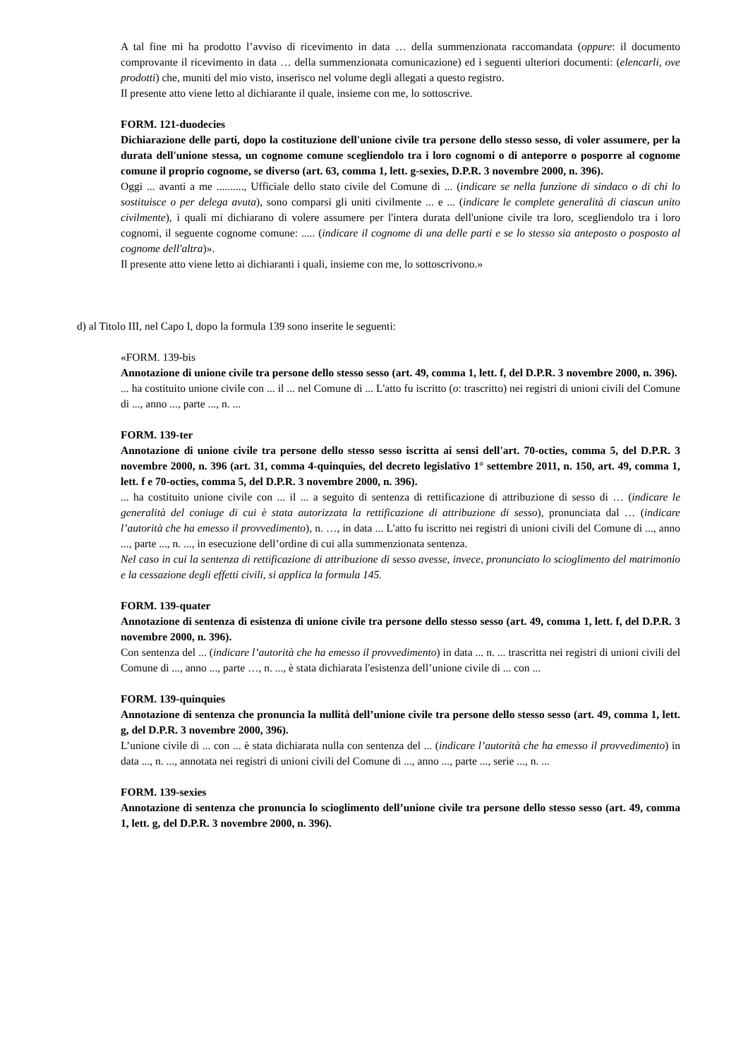A tal fine mi ha prodotto l’avviso di ricevimento in data … della summenzionata raccomandata (oppure: il documento comprovante il ricevimento in data … della summenzionata comunicazione) ed i seguenti ulteriori documenti: (elencarli, ove prodotti) che, muniti del mio visto, inserisco nel volume degli allegati a questo registro.
Il presente atto viene letto al dichiarante il quale, insieme con me, lo sottoscrive.
FORM. 121-duodecies
Dichiarazione delle parti, dopo la costituzione dell'unione civile tra persone dello stesso sesso, di voler assumere, per la durata dell'unione stessa, un cognome comune scegliendolo tra i loro cognomi o di anteporre o posporre al cognome comune il proprio cognome, se diverso (art. 63, comma 1, lett. g-sexies, D.P.R. 3 novembre 2000, n. 396).
Oggi ... avanti a me .........., Ufficiale dello stato civile del Comune di ... (indicare se nella funzione di sindaco o di chi lo sostituisce o per delega avuta), sono comparsi gli uniti civilmente ... e ... (indicare le complete generalità di ciascun unito civilmente), i quali mi dichiarano di volere assumere per l'intera durata dell'unione civile tra loro, scegliendolo tra i loro cognomi, il seguente cognome comune: ..... (indicare il cognome di una delle parti e se lo stesso sia anteposto o posposto al cognome dell'altra)».
Il presente atto viene letto ai dichiaranti i quali, insieme con me, lo sottoscrivono.»
d) al Titolo III, nel Capo I, dopo la formula 139 sono inserite le seguenti:
«FORM. 139-bis
Annotazione di unione civile tra persone dello stesso sesso (art. 49, comma 1, lett. f, del D.P.R. 3 novembre 2000, n. 396).
... ha costituito unione civile con ... il ... nel Comune di ... L'atto fu iscritto (o: trascritto) nei registri di unioni civili del Comune di ..., anno ..., parte ..., n. ...
FORM. 139-ter
Annotazione di unione civile tra persone dello stesso sesso iscritta ai sensi dell'art. 70-octies, comma 5, del D.P.R. 3 novembre 2000, n. 396 (art. 31, comma 4-quinquies, del decreto legislativo 1° settembre 2011, n. 150, art. 49, comma 1, lett. f e 70-octies, comma 5, del D.P.R. 3 novembre 2000, n. 396).
... ha costituito unione civile con ... il ... a seguito di sentenza di rettificazione di attribuzione di sesso di … (indicare le generalità del coniuge di cui è stata autorizzata la rettificazione di attribuzione di sesso), pronunciata dal … (indicare l’autorità che ha emesso il provvedimento), n. …, in data ... L'atto fu iscritto nei registri di unioni civili del Comune di ..., anno ..., parte ..., n. ..., in esecuzione dell’ordine di cui alla summenzionata sentenza.
Nel caso in cui la sentenza di rettificazione di attribuzione di sesso avesse, invece, pronunciato lo scioglimento del matrimonio e la cessazione degli effetti civili, si applica la formula 145.
FORM. 139-quater
Annotazione di sentenza di esistenza di unione civile tra persone dello stesso sesso (art. 49, comma 1, lett. f, del D.P.R. 3 novembre 2000, n. 396).
Con sentenza del ... (indicare l’autorità che ha emesso il provvedimento) in data ... n. ... trascritta nei registri di unioni civili del Comune di ..., anno ..., parte …, n. ..., è stata dichiarata l'esistenza dell’unione civile di ... con ...
FORM. 139-quinquies
Annotazione di sentenza che pronuncia la nullità dell’unione civile tra persone dello stesso sesso (art. 49, comma 1, lett. g, del D.P.R. 3 novembre 2000, 396).
L’unione civile di ... con ... è stata dichiarata nulla con sentenza del ... (indicare l’autorità che ha emesso il provvedimento) in data ..., n. ..., annotata nei registri di unioni civili del Comune di ..., anno ..., parte ..., serie ..., n. ...
FORM. 139-sexies
Annotazione di sentenza che pronuncia lo scioglimento dell’unione civile tra persone dello stesso sesso (art. 49, comma 1, lett. g, del D.P.R. 3 novembre 2000, n. 396).